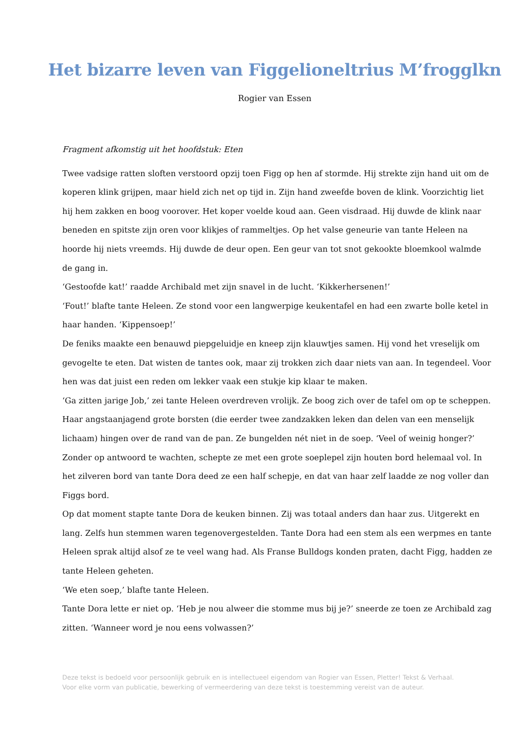Het bizarre leven van Figgelioneltrius M’frogglkn
Rogier van Essen
Fragment afkomstig uit het hoofdstuk: Eten
Twee vadsige ratten sloften verstoord opzij toen Figg op hen af stormde. Hij strekte zijn hand uit om de koperen klink grijpen, maar hield zich net op tijd in. Zijn hand zweefde boven de klink. Voorzichtig liet hij hem zakken en boog voorover. Het koper voelde koud aan. Geen visdraad. Hij duwde de klink naar beneden en spitste zijn oren voor klikjes of rammeltjes. Op het valse geneurie van tante Heleen na hoorde hij niets vreemds. Hij duwde de deur open. Een geur van tot snot gekookte bloemkool walmde de gang in.
‘Gestoofde kat!’ raadde Archibald met zijn snavel in de lucht. ‘Kikkerhersenen!’
‘Fout!’ blafte tante Heleen. Ze stond voor een langwerpige keukentafel en had een zwarte bolle ketel in haar handen. ‘Kippensoep!’
De feniks maakte een benauwd piepgeluidje en kneep zijn klauwtjes samen. Hij vond het vreselijk om gevogelte te eten. Dat wisten de tantes ook, maar zij trokken zich daar niets van aan. In tegendeel. Voor hen was dat juist een reden om lekker vaak een stukje kip klaar te maken.
‘Ga zitten jarige Job,’ zei tante Heleen overdreven vrolijk. Ze boog zich over de tafel om op te scheppen. Haar angstaanjagend grote borsten (die eerder twee zandzakken leken dan delen van een menselijk lichaam) hingen over de rand van de pan. Ze bungelden nét niet in de soep. ‘Veel of weinig honger?’ Zonder op antwoord te wachten, schepte ze met een grote soeplepel zijn houten bord helemaal vol. In het zilveren bord van tante Dora deed ze een half schepje, en dat van haar zelf laadde ze nog voller dan Figgs bord.
Op dat moment stapte tante Dora de keuken binnen. Zij was totaal anders dan haar zus. Uitgerekt en lang. Zelfs hun stemmen waren tegenovergestelden. Tante Dora had een stem als een werpmes en tante Heleen sprak altijd alsof ze te veel wang had. Als Franse Bulldogs konden praten, dacht Figg, hadden ze tante Heleen geheten.
‘We eten soep,’ blafte tante Heleen.
Tante Dora lette er niet op. ‘Heb je nou alweer die stomme mus bij je?’ sneerde ze toen ze Archibald zag zitten. ‘Wanneer word je nou eens volwassen?’
Deze tekst is bedoeld voor persoonlijk gebruik en is intellectueel eigendom van Rogier van Essen, Pletter! Tekst & Verhaal.
Voor elke vorm van publicatie, bewerking of vermeerdering van deze tekst is toestemming vereist van de auteur.